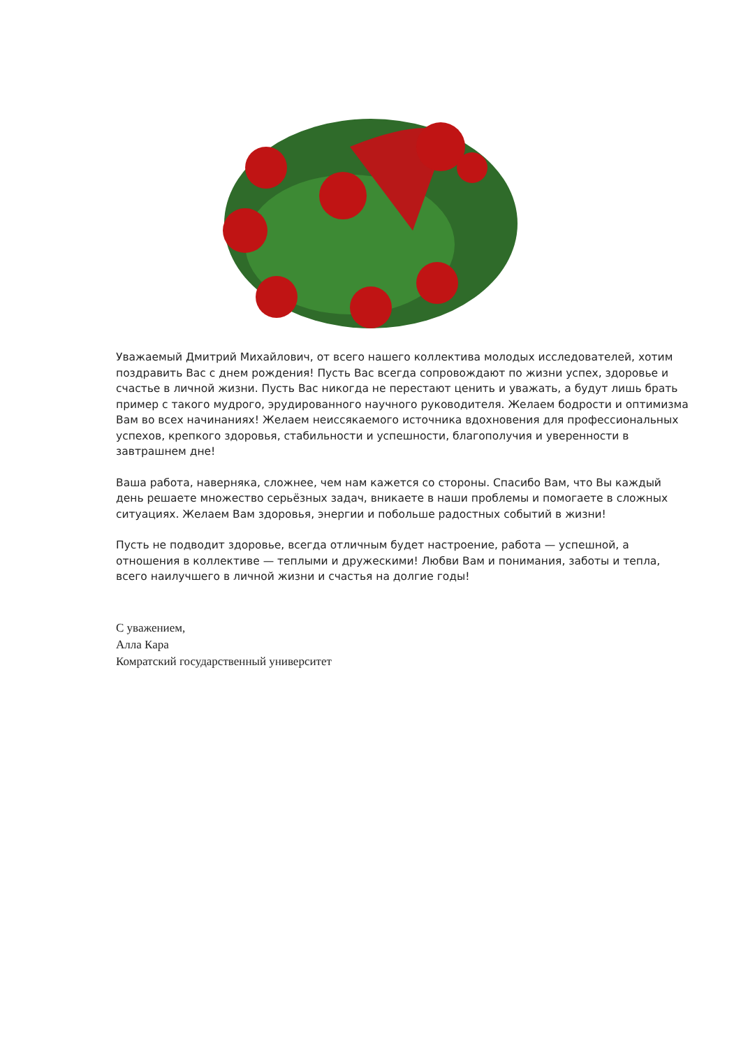Уважаемый Дмитрий Михайлович, от всего нашего коллектива молодых исследователей, хотим поздравить Вас с днем рождения! Пусть Вас всегда сопровождают по жизни успех, здоровье и счастье в личной жизни. Пусть Вас никогда не перестают ценить и уважать, а будут лишь брать пример с такого мудрого, эрудированного научного руководителя. Желаем бодрости и оптимизма Вам во всех начинаниях! Желаем неиссякаемого источника вдохновения для профессиональных успехов, крепкого здоровья, стабильности и успешности, благополучия и уверенности в завтрашнем дне!
Ваша работа, наверняка, сложнее, чем нам кажется со стороны. Спасибо Вам, что Вы каждый день решаете множество серьёзных задач, вникаете в наши проблемы и помогаете в сложных ситуациях. Желаем Вам здоровья, энергии и побольше радостных событий в жизни!
Пусть не подводит здоровье, всегда отличным будет настроение, работа — успешной, а отношения в коллективе — теплыми и дружескими! Любви Вам и понимания, заботы и тепла, всего наилучшего в личной жизни и счастья на долгие годы!
С уважением,
Алла Кара
Комратский государственный университет